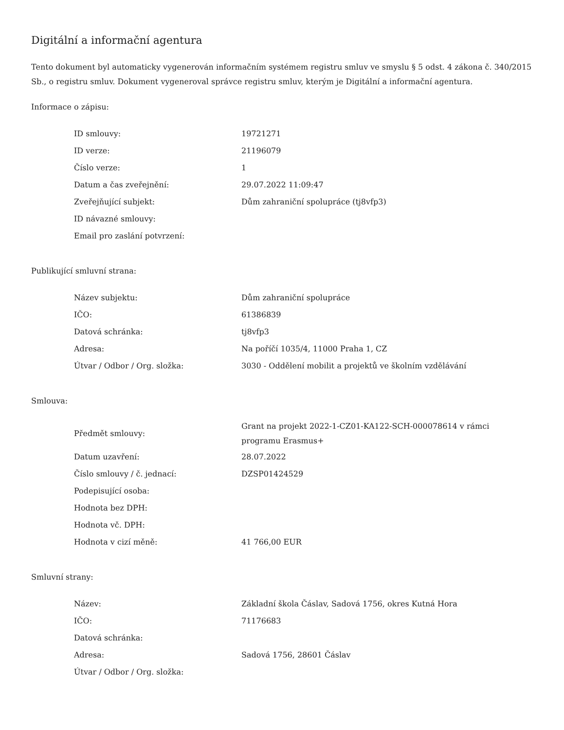Digitální a informační agentura
Tento dokument byl automaticky vygenerován informačním systémem registru smluv ve smyslu § 5 odst. 4 zákona č. 340/2015 Sb., o registru smluv. Dokument vygeneroval správce registru smluv, kterým je Digitální a informační agentura.
Informace o zápisu:
| ID smlouvy: | 19721271 |
| ID verze: | 21196079 |
| Číslo verze: | 1 |
| Datum a čas zveřejnění: | 29.07.2022 11:09:47 |
| Zveřejňující subjekt: | Dům zahraniční spolupráce (tj8vfp3) |
| ID návazné smlouvy: | |
| Email pro zaslání potvrzení: | |
Publikující smluvní strana:
| Název subjektu: | Dům zahraniční spolupráce |
| IČO: | 61386839 |
| Datová schránka: | tj8vfp3 |
| Adresa: | Na poříčí 1035/4, 11000 Praha 1, CZ |
| Útvar / Odbor / Org. složka: | 3030 - Oddělení mobilit a projektů ve školním vzdělávání |
Smlouva:
| Předmět smlouvy: | Grant na projekt 2022-1-CZ01-KA122-SCH-000078614 v rámci programu Erasmus+ |
| Datum uzavření: | 28.07.2022 |
| Číslo smlouvy / č. jednací: | DZSP01424529 |
| Podepisující osoba: | |
| Hodnota bez DPH: | |
| Hodnota vč. DPH: | |
| Hodnota v cizí měně: | 41 766,00 EUR |
Smluvní strany:
| Název: | Základní škola Čáslav, Sadová 1756, okres Kutná Hora |
| IČO: | 71176683 |
| Datová schránka: | |
| Adresa: | Sadová 1756, 28601 Čáslav |
| Útvar / Odbor / Org. složka: | |